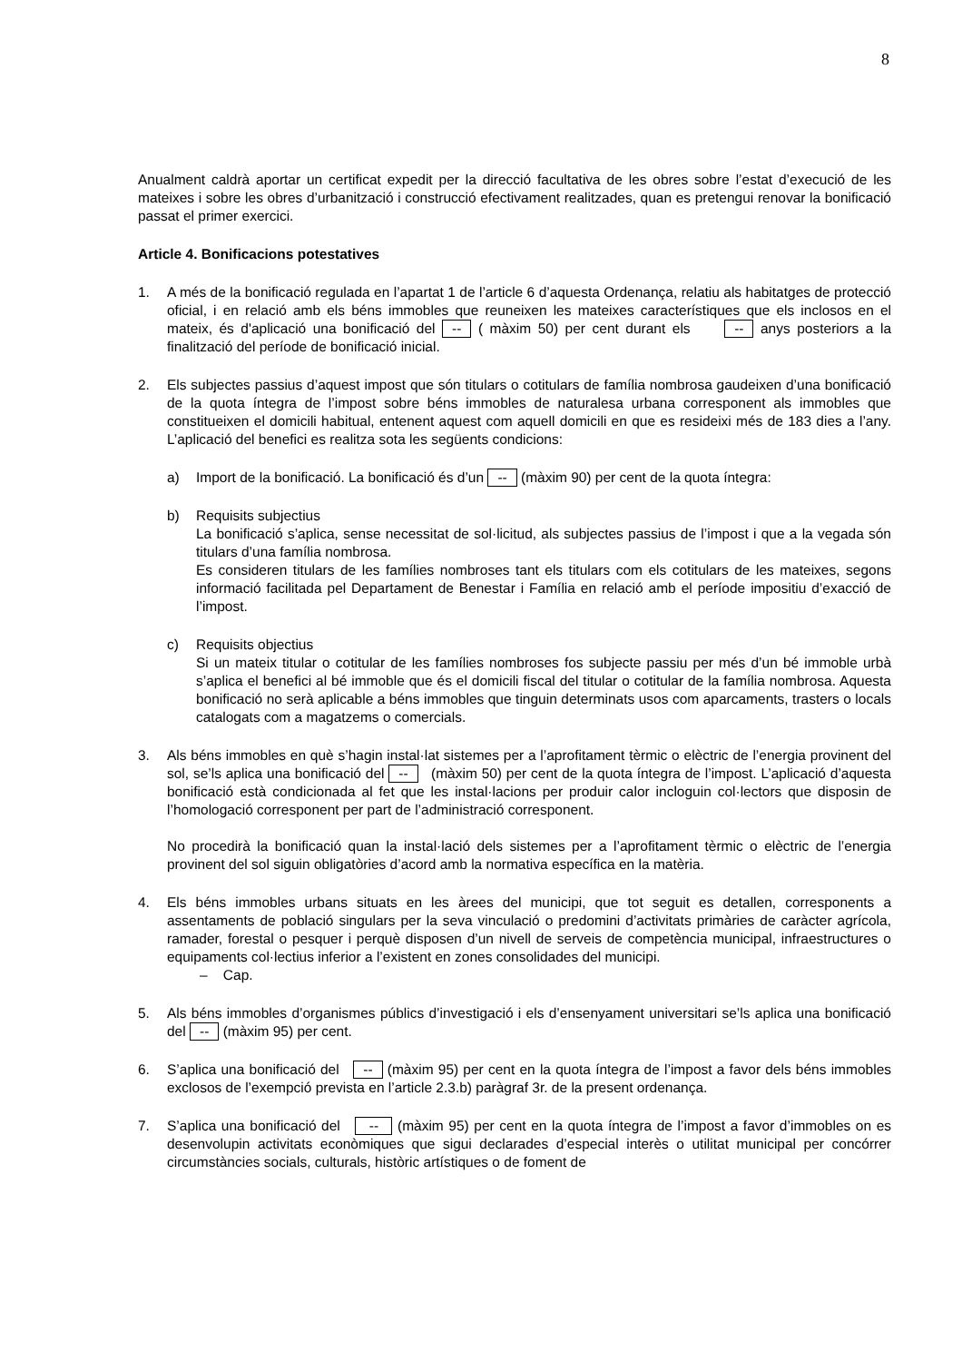8
Anualment caldrà aportar un certificat expedit per la direcció facultativa de les obres sobre l’estat d’execució de les mateixes i sobre les obres d’urbanització i construcció efectivament realitzades, quan es pretengui renovar la bonificació passat el primer exercici.
Article 4. Bonificacions potestatives
1. A més de la bonificació regulada en l’apartat 1 de l’article 6 d’aquesta Ordenança, relatiu als habitatges de protecció oficial, i en relació amb els béns immobles que reuneixen les mateixes característiques que els inclosos en el mateix, és d'aplicació una bonificació del -- ( màxim 50) per cent durant els -- anys posteriors a la finalització del període de bonificació inicial.
2. Els subjectes passius d’aquest impost que són titulars o cotitulars de família nombrosa gaudeixen d’una bonificació de la quota íntegra de l’impost sobre béns immobles de naturalesa urbana corresponent als immobles que constitueixen el domicili habitual, entenent aquest com aquell domicili en que es resideixi més de 183 dies a l’any. L’aplicació del benefici es realitza sota les següents condicions:
a) Import de la bonificació. La bonificació és d’un -- (màxim 90) per cent de la quota íntegra:
b) Requisits subjectius
La bonificació s’aplica, sense necessitat de sol·licitud, als subjectes passius de l’impost i que a la vegada són titulars d’una família nombrosa.
Es consideren titulars de les famílies nombroses tant els titulars com els cotitulars de les mateixes, segons informació facilitada pel Departament de Benestar i Família en relació amb el període impositiu d’exacció de l’impost.
c) Requisits objectius
Si un mateix titular o cotitular de les famílies nombroses fos subjecte passiu per més d’un bé immoble urbà s’aplica el benefici al bé immoble que és el domicili fiscal del titular o cotitular de la família nombrosa. Aquesta bonificació no serà aplicable a béns immobles que tinguin determinats usos com aparcaments, trasters o locals catalogats com a magatzems o comercials.
3. Als béns immobles en què s’hagin instal·lat sistemes per a l’aprofitament tèrmic o elèctric de l’energia provinent del sol, se’ls aplica una bonificació del -- (màxim 50) per cent de la quota íntegra de l’impost. L’aplicació d’aquesta bonificació està condicionada al fet que les instal·lacions per produir calor incloguin col·lectors que disposin de l’homologació corresponent per part de l’administració corresponent.
No procedirà la bonificació quan la instal·lació dels sistemes per a l’aprofitament tèrmic o elèctric de l’energia provinent del sol siguin obligatòries d’acord amb la normativa específica en la matèria.
4. Els béns immobles urbans situats en les àrees del municipi, que tot seguit es detallen, corresponents a assentaments de població singulars per la seva vinculació o predomini d’activitats primàries de caràcter agrícola, ramader, forestal o pesquer i perquè disposen d’un nivell de serveis de competència municipal, infraestructures o equipaments col·lectius inferior a l’existent en zones consolidades del municipi.
– Cap.
5. Als béns immobles d’organismes públics d’investigació i els d’ensenyament universitari se’ls aplica una bonificació del -- (màxim 95) per cent.
6. S’aplica una bonificació del -- (màxim 95) per cent en la quota íntegra de l’impost a favor dels béns immobles exclosos de l’exempció prevista en l’article 2.3.b) paràgraf 3r. de la present ordenança.
7. S’aplica una bonificació del -- (màxim 95) per cent en la quota íntegra de l’impost a favor d’immobles on es desenvolupin activitats econòmiques que sigui declarades d’especial interès o utilitat municipal per concórrer circumstàncies socials, culturals, històric artístiques o de foment de